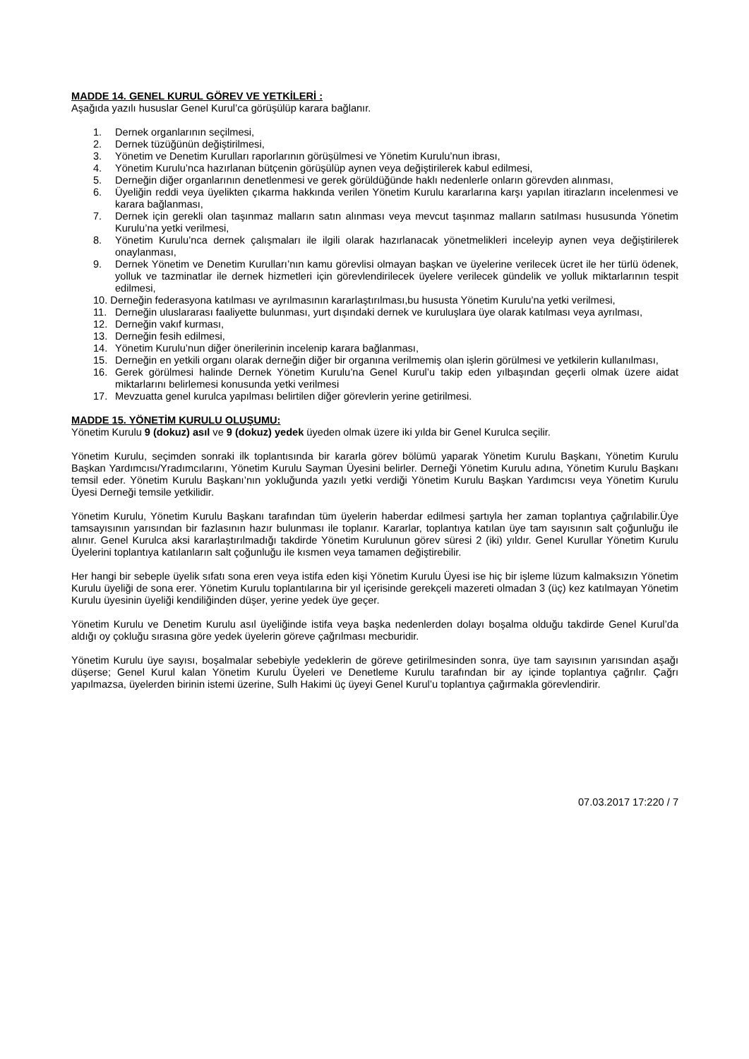MADDE 14. GENEL KURUL GÖREV VE YETKİLERİ :
Aşağıda yazılı hususlar Genel Kurul’ca görüşülüp karara bağlanır.
1. Dernek organlarının seçilmesi,
2. Dernek tüzüğünün değiştirilmesi,
3. Yönetim ve Denetim Kurulları raporlarının görüşülmesi ve Yönetim Kurulu’nun ibrası,
4. Yönetim Kurulu’nca hazırlanan bütçenin görüşülüp aynen veya değiştirilerek kabul edilmesi,
5. Derneğin diğer organlarının denetlenmesi ve gerek görüldüğünde haklı nedenlerle onların görevden alınması,
6. Üyeliğin reddi veya üyelikten çıkarma hakkında verilen Yönetim Kurulu kararlarına karşı yapılan itirazların incelenmesi ve karara bağlanması,
7. Dernek için gerekli olan taşınmaz malların satın alınması veya mevcut taşınmaz malların satılması hususunda Yönetim Kurulu’na yetki verilmesi,
8. Yönetim Kurulu’nca dernek çalışmaları ile ilgili olarak hazırlanacak yönetmelikleri inceleyip aynen veya değiştirilerek onaylanması,
9. Dernek Yönetim ve Denetim Kurulları’nın kamu görevlisi olmayan başkan ve üyelerine verilecek ücret ile her türlü ödenek, yolluk ve tazminatlar ile dernek hizmetleri için görevlendirilecek üyelere verilecek gündelik ve yolluk miktarlarının tespit edilmesi,
10. Derneğin federasyona katılması ve ayrılmasının kararlaştırılması,bu hususta Yönetim Kurulu’na yetki verilmesi,
11. Derneğin uluslararası faaliyette bulunması, yurt dışındaki dernek ve kuruluşlara üye olarak katılması veya ayrılması,
12. Derneğin vakıf kurması,
13. Derneğin fesih edilmesi,
14. Yönetim Kurulu’nun diğer önerilerinin incelenip karara bağlanması,
15. Derneğin en yetkili organı olarak derneğin diğer bir organına verilmemiş olan işlerin görülmesi ve yetkilerin kullanılması,
16. Gerek görülmesi halinde Dernek Yönetim Kurulu’na Genel Kurul’u takip eden yılbaşından geçerli olmak üzere aidat miktarlarını belirlemesi konusunda yetki verilmesi
17. Mevzuatta genel kurulca yapılması belirtilen diğer görevlerin yerine getirilmesi.
MADDE 15. YÖNETİM KURULU OLUŞUMU:
Yönetim Kurulu 9 (dokuz) asıl ve 9 (dokuz) yedek üyeden olmak üzere iki yılda bir Genel Kurulca seçilir.
Yönetim Kurulu, seçimden sonraki ilk toplantısında bir kararla görev bölümü yaparak Yönetim Kurulu Başkanı, Yönetim Kurulu Başkan Yardımcısı/Yradımcılarını, Yönetim Kurulu Sayman Üyesini belirler. Derneği Yönetim Kurulu adına, Yönetim Kurulu Başkanı temsil eder. Yönetim Kurulu Başkanı’nın yokluğunda yazılı yetki verdiği Yönetim Kurulu Başkan Yardımcısı veya Yönetim Kurulu Üyesi Derneği temsile yetkilidir.
Yönetim Kurulu, Yönetim Kurulu Başkanı tarafından tüm üyelerin haberdar edilmesi şartıyla her zaman toplantıya çağrılabilir.Üye tamsayısının yarısından bir fazlasının hazır bulunması ile toplanır. Kararlar, toplantıya katılan üye tam sayısının salt çoğunluğu ile alınır. Genel Kurulca aksi kararlaştırılmadığı takdirde Yönetim Kurulunun görev süresi 2 (iki) yıldır. Genel Kurullar Yönetim Kurulu Üyelerini toplantıya katılanların salt çoğunluğu ile kısmen veya tamamen değiştirebilir.
Her hangi bir sebeple üyelik sıfatı sona eren veya istifa eden kişi Yönetim Kurulu Üyesi ise hiç bir işleme lüzum kalmaksızın Yönetim Kurulu üyeliği de sona erer. Yönetim Kurulu toplantılarına bir yıl içerisinde gerekçeli mazereti olmadan 3 (üç) kez katılmayan Yönetim Kurulu üyesinin üyeliği kendiliğinden düşer, yerine yedek üye geçer.
Yönetim Kurulu ve Denetim Kurulu asıl üyeliğinde istifa veya başka nedenlerden dolayı boşalma olduğu takdirde Genel Kurul’da aldığı oy çokluğu sırasına göre yedek üyelerin göreve çağrılması mecburidir.
Yönetim Kurulu üye sayısı, boşalmalar sebebiyle yedeklerin de göreve getirilmesinden sonra, üye tam sayısının yarısından aşağı düşerse; Genel Kurul kalan Yönetim Kurulu Üyeleri ve Denetleme Kurulu tarafından bir ay içinde toplantıya çağrılır. Çağrı yapılmazsa, üyelerden birinin istemi üzerine, Sulh Hakimi üç üyeyi Genel Kurul’u toplantıya çağırmakla görevlendirir.
07.03.2017 17:220 / 7